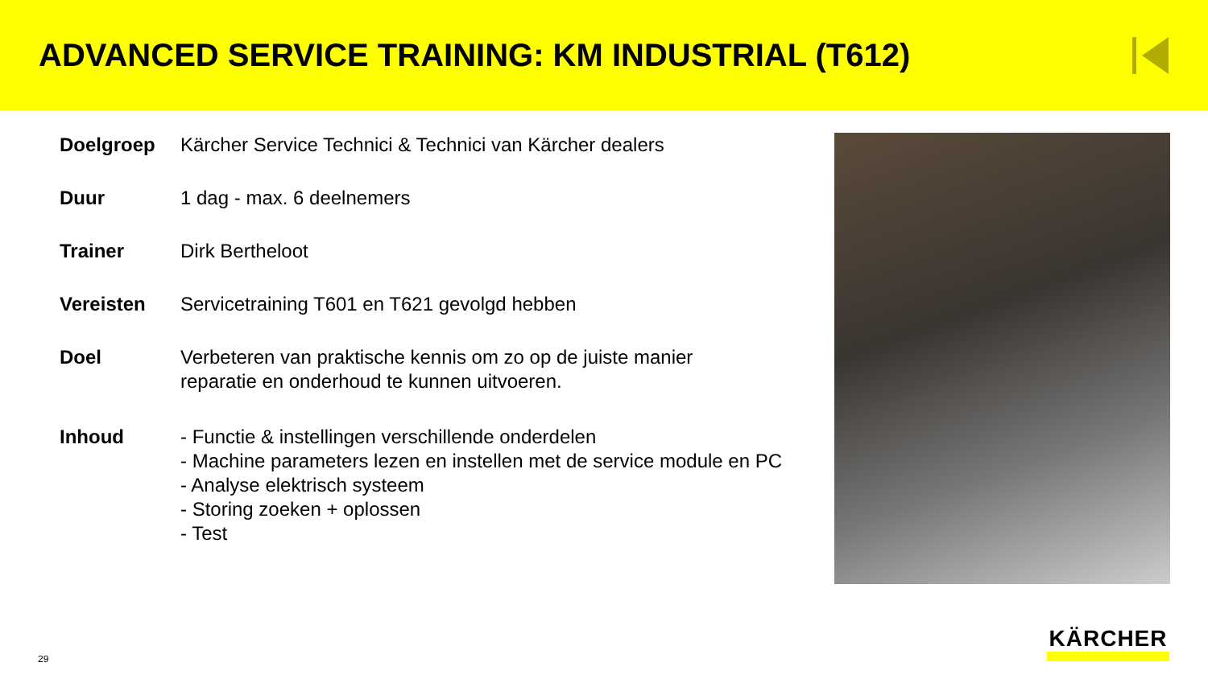ADVANCED SERVICE TRAINING: KM INDUSTRIAL (T612)
| Doelgroep | Kärcher Service Technici & Technici van Kärcher dealers |
| Duur | 1 dag - max. 6 deelnemers |
| Trainer | Dirk Bertheloot |
| Vereisten | Servicetraining T601 en T621 gevolgd hebben |
| Doel | Verbeteren van praktische kennis om zo op de juiste manier reparatie en onderhoud te kunnen uitvoeren. |
| Inhoud | - Functie & instellingen verschillende onderdelen - Machine parameters lezen en instellen met de service module en PC - Analyse elektrisch systeem - Storing zoeken + oplossen - Test |
29 KÄRCHER